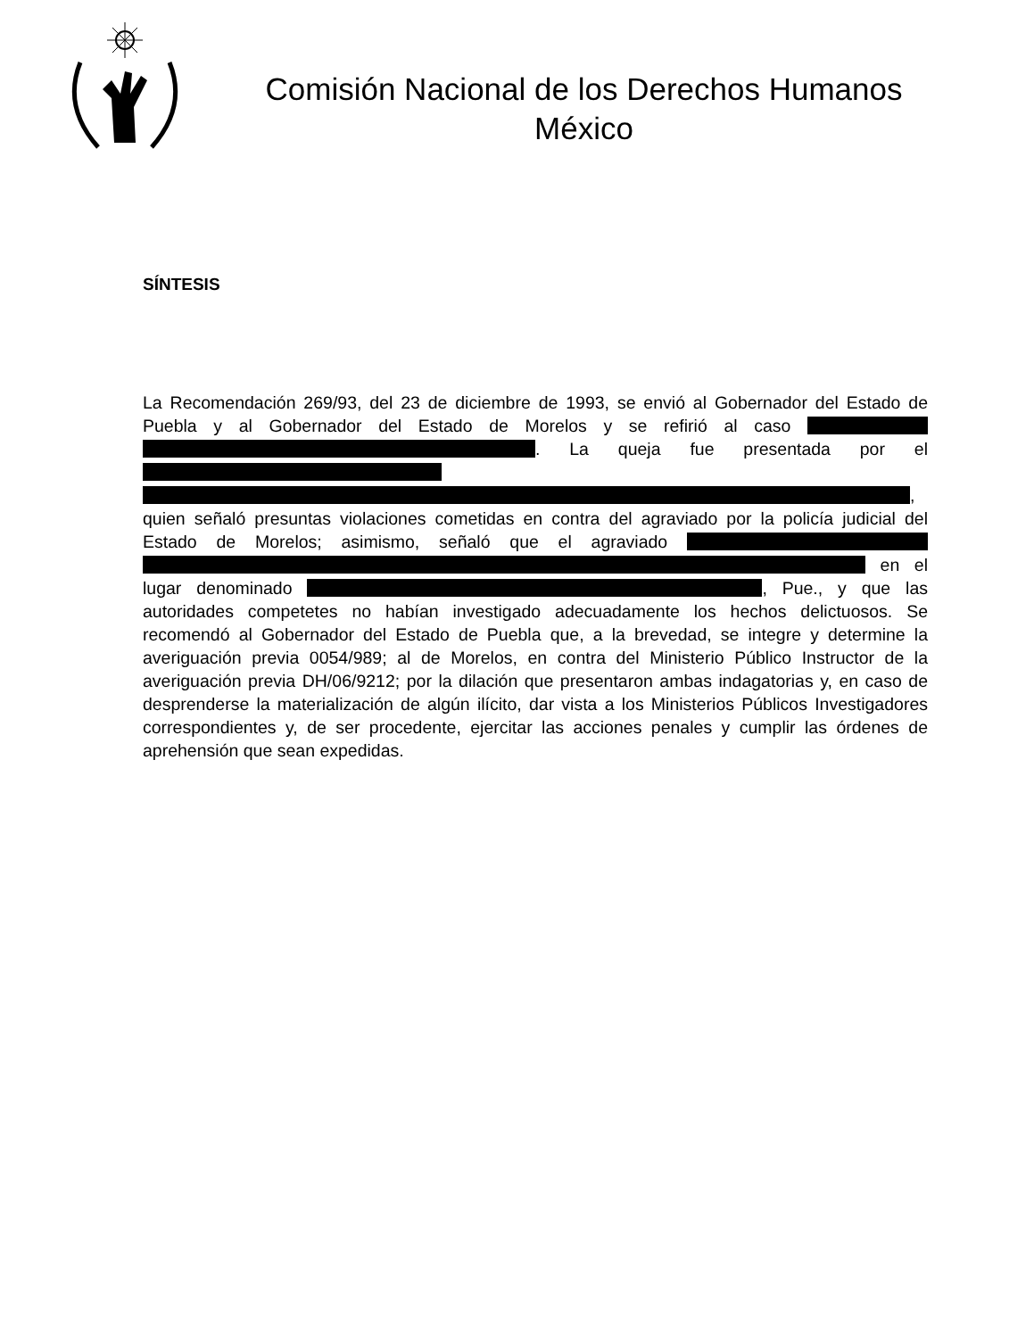Comisión Nacional de los Derechos Humanos
México
SÍNTESIS
La Recomendación 269/93, del 23 de diciembre de 1993, se envió al Gobernador del Estado de Puebla y al Gobernador del Estado de Morelos y se refirió al caso . La queja fue presentada por el , quien señaló presuntas violaciones cometidas en contra del agraviado por la policía judicial del Estado de Morelos; asimismo, señaló que el agraviado en el lugar denominado , Pue., y que las autoridades competetes no habían investigado adecuadamente los hechos delictuosos. Se recomendó al Gobernador del Estado de Puebla que, a la brevedad, se integre y determine la averiguación previa 0054/989; al de Morelos, en contra del Ministerio Público Instructor de la averiguación previa DH/06/9212; por la dilación que presentaron ambas indagatorias y, en caso de desprenderse la materialización de algún ilícito, dar vista a los Ministerios Públicos Investigadores correspondientes y, de ser procedente, ejercitar las acciones penales y cumplir las órdenes de aprehensión que sean expedidas.